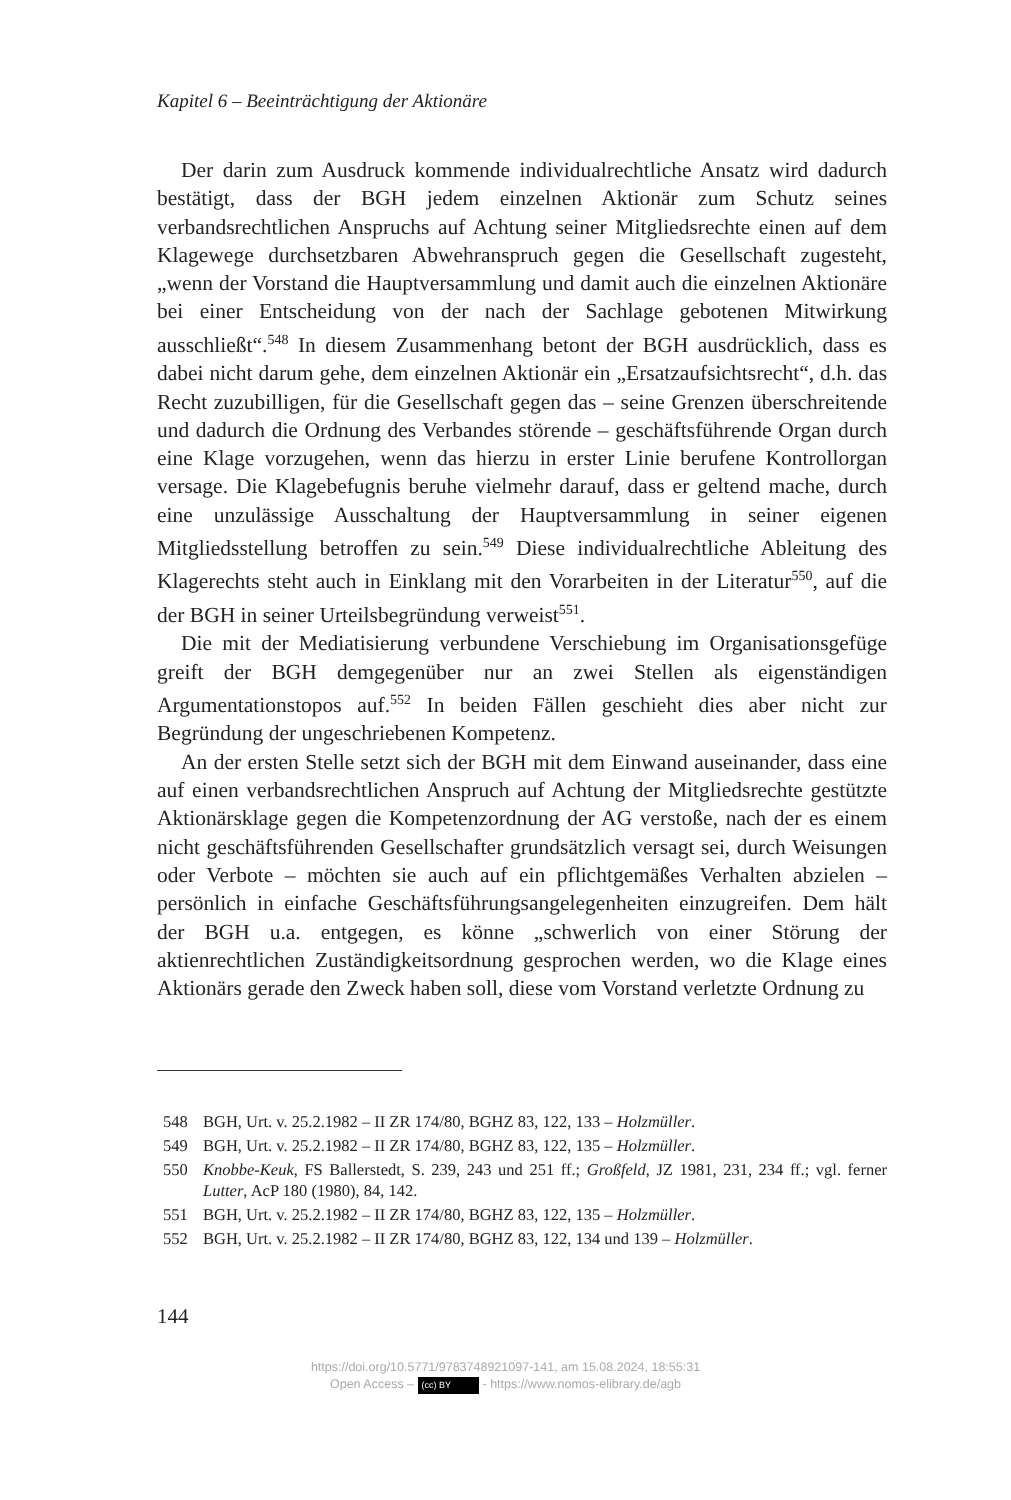Kapitel 6 – Beeinträchtigung der Aktionäre
Der darin zum Ausdruck kommende individualrechtliche Ansatz wird dadurch bestätigt, dass der BGH jedem einzelnen Aktionär zum Schutz seines verbandsrechtlichen Anspruchs auf Achtung seiner Mitgliedsrechte einen auf dem Klagewege durchsetzbaren Abwehranspruch gegen die Gesellschaft zugesteht, „wenn der Vorstand die Hauptversammlung und damit auch die einzelnen Aktionäre bei einer Entscheidung von der nach der Sachlage gebotenen Mitwirkung ausschließt“.<sup>548</sup> In diesem Zusammenhang betont der BGH ausdrücklich, dass es dabei nicht darum gehe, dem einzelnen Aktionär ein „Ersatzaufsichtsrecht“, d.h. das Recht zuzubilligen, für die Gesellschaft gegen das – seine Grenzen überschreitende und dadurch die Ordnung des Verbandes störende – geschäftsführende Organ durch eine Klage vorzugehen, wenn das hierzu in erster Linie berufene Kontrollorgan versage. Die Klagebefugnis beruhe vielmehr darauf, dass er geltend mache, durch eine unzulässige Ausschaltung der Hauptversammlung in seiner eigenen Mitgliedsstellung betroffen zu sein.<sup>549</sup> Diese individualrechtliche Ableitung des Klagerechts steht auch in Einklang mit den Vorarbeiten in der Literatur<sup>550</sup>, auf die der BGH in seiner Urteilsbegründung verweist<sup>551</sup>.
Die mit der Mediatisierung verbundene Verschiebung im Organisationsgefüge greift der BGH demgegenüber nur an zwei Stellen als eigenständigen Argumentationstopos auf.<sup>552</sup> In beiden Fällen geschieht dies aber nicht zur Begründung der ungeschriebenen Kompetenz.
An der ersten Stelle setzt sich der BGH mit dem Einwand auseinander, dass eine auf einen verbandsrechtlichen Anspruch auf Achtung der Mitgliedsrechte gestützte Aktionärsklage gegen die Kompetenzordnung der AG verstoße, nach der es einem nicht geschäftsführenden Gesellschafter grundsätzlich versagt sei, durch Weisungen oder Verbote – möchten sie auch auf ein pflichtgemäßes Verhalten abzielen – persönlich in einfache Geschäftsführungsangelegenheiten einzugreifen. Dem hält der BGH u.a. entgegen, es könne „schwerlich von einer Störung der aktienrechtlichen Zuständigkeitsordnung gesprochen werden, wo die Klage eines Aktionärs gerade den Zweck haben soll, diese vom Vorstand verletzte Ordnung zu
548 BGH, Urt. v. 25.2.1982 – II ZR 174/80, BGHZ 83, 122, 133 – Holzmüller.
549 BGH, Urt. v. 25.2.1982 – II ZR 174/80, BGHZ 83, 122, 135 – Holzmüller.
550 Knobbe-Keuk, FS Ballerstedt, S. 239, 243 und 251 ff.; Großfeld, JZ 1981, 231, 234 ff.; vgl. ferner Lutter, AcP 180 (1980), 84, 142.
551 BGH, Urt. v. 25.2.1982 – II ZR 174/80, BGHZ 83, 122, 135 – Holzmüller.
552 BGH, Urt. v. 25.2.1982 – II ZR 174/80, BGHZ 83, 122, 134 und 139 – Holzmüller.
144
https://doi.org/10.5771/9783748921097-141, am 15.08.2024, 18:55:31
Open Access – (cc) BY - https://www.nomos-elibrary.de/agb